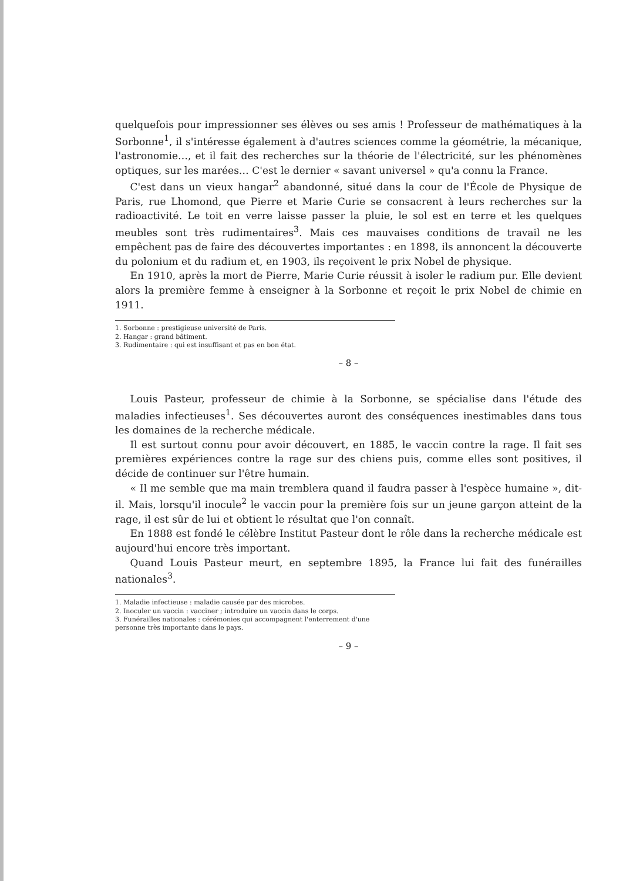quelquefois pour impressionner ses élèves ou ses amis ! Professeur de mathématiques à la Sorbonne<sup>1</sup>, il s'intéresse également à d'autres sciences comme la géométrie, la mécanique, l'astronomie…, et il fait des recherches sur la théorie de l'électricité, sur les phénomènes optiques, sur les marées… C'est le dernier « savant universel » qu'a connu la France.
C'est dans un vieux hangar<sup>2</sup> abandonné, situé dans la cour de l'École de Physique de Paris, rue Lhomond, que Pierre et Marie Curie se consacrent à leurs recherches sur la radioactivité. Le toit en verre laisse passer la pluie, le sol est en terre et les quelques meubles sont très rudimentaires<sup>3</sup>. Mais ces mauvaises conditions de travail ne les empêchent pas de faire des découvertes importantes : en 1898, ils annoncent la découverte du polonium et du radium et, en 1903, ils reçoivent le prix Nobel de physique.
En 1910, après la mort de Pierre, Marie Curie réussit à isoler le radium pur. Elle devient alors la première femme à enseigner à la Sorbonne et reçoit le prix Nobel de chimie en 1911.
1. Sorbonne : prestigieuse université de Paris.
2. Hangar : grand bâtiment.
3. Rudimentaire : qui est insuffisant et pas en bon état.
– 8 –
Louis Pasteur, professeur de chimie à la Sorbonne, se spécialise dans l'étude des maladies infectieuses<sup>1</sup>. Ses découvertes auront des conséquences inestimables dans tous les domaines de la recherche médicale.
Il est surtout connu pour avoir découvert, en 1885, le vaccin contre la rage. Il fait ses premières expériences contre la rage sur des chiens puis, comme elles sont positives, il décide de continuer sur l'être humain.
« Il me semble que ma main tremblera quand il faudra passer à l'espèce humaine », dit-il. Mais, lorsqu'il inocule<sup>2</sup> le vaccin pour la première fois sur un jeune garçon atteint de la rage, il est sûr de lui et obtient le résultat que l'on connaît.
En 1888 est fondé le célèbre Institut Pasteur dont le rôle dans la recherche médicale est aujourd'hui encore très important.
Quand Louis Pasteur meurt, en septembre 1895, la France lui fait des funérailles nationales<sup>3</sup>.
1. Maladie infectieuse : maladie causée par des microbes.
2. Inoculer un vaccin : vacciner ; introduire un vaccin dans le corps.
3. Funérailles nationales : cérémonies qui accompagnent l'enterrement d'une personne très importante dans le pays.
– 9 –